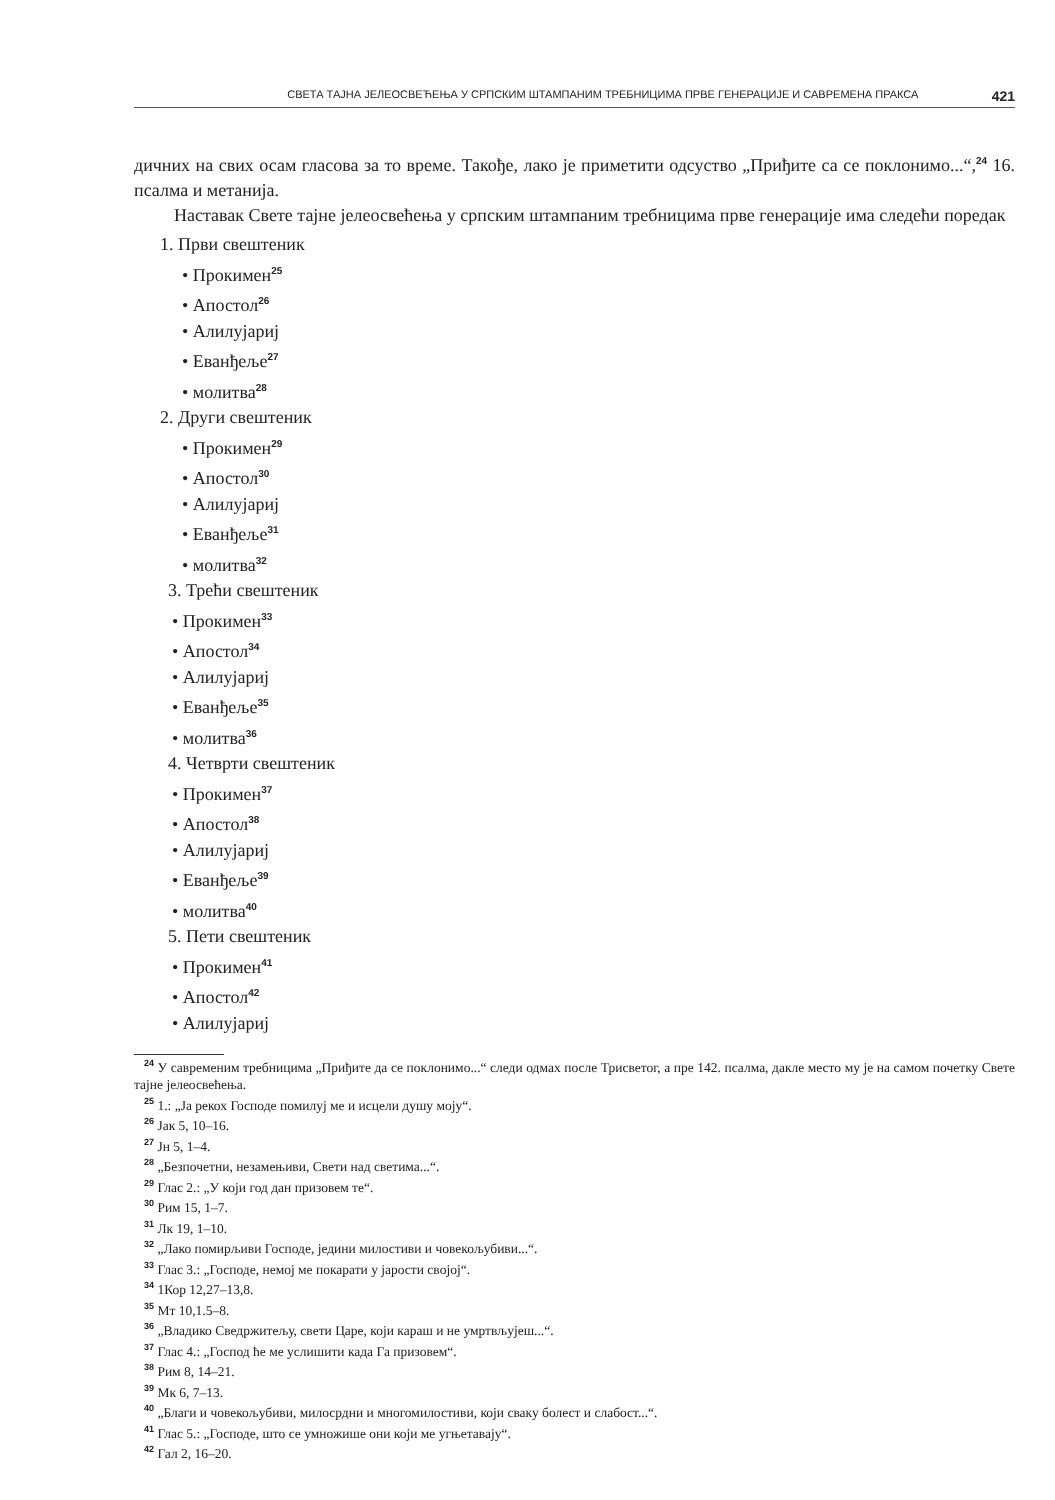СВЕТА ТАЈНА ЈЕЛЕОСВЕЋЕЊА У СРПСКИМ ШТАМПАНИМ ТРЕБНИЦИМА ПРВЕ ГЕНЕРАЦИЈЕ И САВРЕМЕНА ПРАКСА 421
дичних на свих осам гласова за то време. Такође, лако је приметити одсуство „Приђите са се поклонимо...“,<sup>24</sup> 16. псалма и метанија.
Наставак Свете тајне јелеосвећења у српским штампаним требницима прве генерације има следећи поредак
1. Први свештеник
• Прокимен<sup>25</sup>
• Апостол<sup>26</sup>
• Алилујариј
• Еванђеље<sup>27</sup>
• молитва<sup>28</sup>
2. Други свештеник
• Прокимен<sup>29</sup>
• Апостол<sup>30</sup>
• Алилујариј
• Еванђеље<sup>31</sup>
• молитва<sup>32</sup>
3. Трећи свештеник
• Прокимен<sup>33</sup>
• Апостол<sup>34</sup>
• Алилујариј
• Еванђеље<sup>35</sup>
• молитва<sup>36</sup>
4. Четврти свештеник
• Прокимен<sup>37</sup>
• Апостол<sup>38</sup>
• Алилујариј
• Еванђеље<sup>39</sup>
• молитва<sup>40</sup>
5. Пети свештеник
• Прокимен<sup>41</sup>
• Апостол<sup>42</sup>
• Алилујариј
<sup>24</sup> У савременим требницима „Приђите да се поклонимо...“ следи одмах после Трисветог, а пре 142. псалма, дакле место му је на самом почетку Свете тајне јелеосвећења.
<sup>25</sup> 1.: „Ја рекох Господе помилуј ме и исцели душу моју“.
<sup>26</sup> Јак 5, 10–16.
<sup>27</sup> Јн 5, 1–4.
<sup>28</sup> „Безпочетни, незамењиви, Свети над светима...“.
<sup>29</sup> Глас 2.: „У који год дан призовем те“.
<sup>30</sup> Рим 15, 1–7.
<sup>31</sup> Лк 19, 1–10.
<sup>32</sup> „Лако помирљиви Господе, једини милостиви и човекољубиви...“.
<sup>33</sup> Глас 3.: „Господе, немој ме покарати у јарости својој“.
<sup>34</sup> 1Кор 12,27–13,8.
<sup>35</sup> Мт 10,1.5–8.
<sup>36</sup> „Владико Сведржитељу, свети Царе, који караш и не умртвљујеш...“.
<sup>37</sup> Глас 4.: „Господ ће ме услишити када Га призовем“.
<sup>38</sup> Рим 8, 14–21.
<sup>39</sup> Мк 6, 7–13.
<sup>40</sup> „Благи и човекољубиви, милосрдни и многомилостиви, који сваку болест и слабост...“.
<sup>41</sup> Глас 5.: „Господе, што се умножише они који ме угњетавају“.
<sup>42</sup> Гал 2, 16–20.